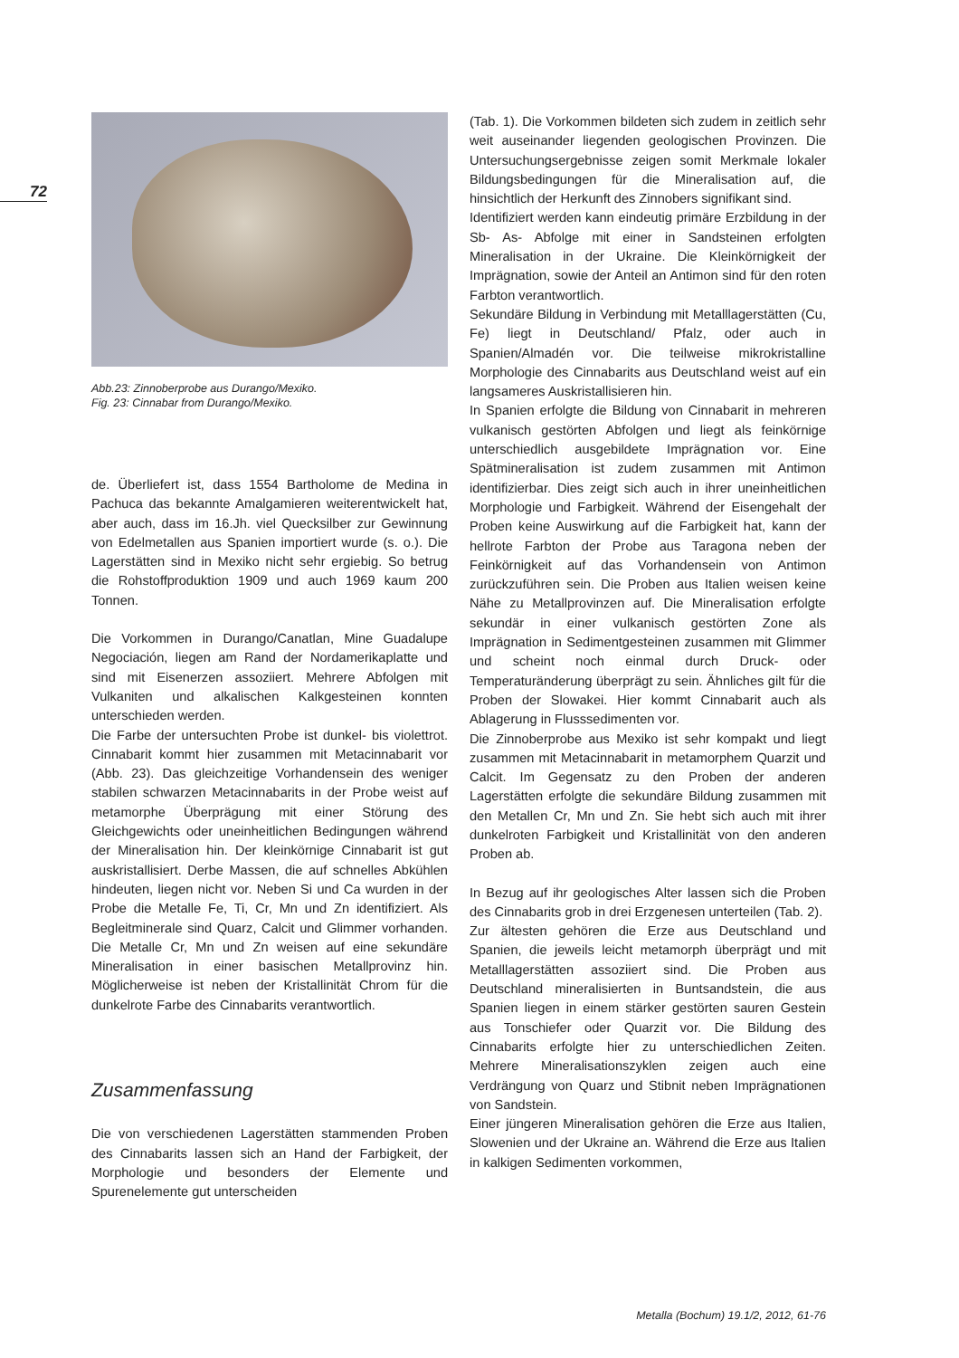72
Abb.23: Zinnoberprobe aus Durango/Mexiko.
Fig. 23: Cinnabar from Durango/Mexiko.
de. Überliefert ist, dass 1554 Bartholome de Medina in Pachuca das bekannte Amalgamieren weiterentwickelt hat, aber auch, dass im 16.Jh. viel Quecksilber zur Gewinnung von Edelmetallen aus Spanien importiert wurde (s. o.). Die Lagerstätten sind in Mexiko nicht sehr ergiebig. So betrug die Rohstoffproduktion 1909 und auch 1969 kaum 200 Tonnen.
Die Vorkommen in Durango/Canatlan, Mine Guadalupe Negociación, liegen am Rand der Nordamerikaplatte und sind mit Eisenerzen assoziiert. Mehrere Abfolgen mit Vulkaniten und alkalischen Kalkgesteinen konnten unterschieden werden.
Die Farbe der untersuchten Probe ist dunkel- bis violettrot. Cinnabarit kommt hier zusammen mit Metacinnabarit vor (Abb. 23). Das gleichzeitige Vorhandensein des weniger stabilen schwarzen Metacinnabarits in der Probe weist auf metamorphe Überprägung mit einer Störung des Gleichgewichts oder uneinheitlichen Bedingungen während der Mineralisation hin. Der kleinkörnige Cinnabarit ist gut auskristallisiert. Derbe Massen, die auf schnelles Abkühlen hindeuten, liegen nicht vor. Neben Si und Ca wurden in der Probe die Metalle Fe, Ti, Cr, Mn und Zn identifiziert. Als Begleitminerale sind Quarz, Calcit und Glimmer vorhanden. Die Metalle Cr, Mn und Zn weisen auf eine sekundäre Mineralisation in einer basischen Metallprovinz hin. Möglicherweise ist neben der Kristallinität Chrom für die dunkelrote Farbe des Cinnabarits verantwortlich.
Zusammenfassung
Die von verschiedenen Lagerstätten stammenden Proben des Cinnabarits lassen sich an Hand der Farbigkeit, der Morphologie und besonders der Elemente und Spurenelemente gut unterscheiden
(Tab. 1). Die Vorkommen bildeten sich zudem in zeitlich sehr weit auseinander liegenden geologischen Provinzen. Die Untersuchungsergebnisse zeigen somit Merkmale lokaler Bildungsbedingungen für die Mineralisation auf, die hinsichtlich der Herkunft des Zinnobers signifikant sind.
Identifiziert werden kann eindeutig primäre Erzbildung in der Sb- As- Abfolge mit einer in Sandsteinen erfolgten Mineralisation in der Ukraine. Die Kleinkörnigkeit der Imprägnation, sowie der Anteil an Antimon sind für den roten Farbton verantwortlich.
Sekundäre Bildung in Verbindung mit Metalllagerstätten (Cu, Fe) liegt in Deutschland/ Pfalz, oder auch in Spanien/Almadén vor. Die teilweise mikrokristalline Morphologie des Cinnabarits aus Deutschland weist auf ein langsameres Auskristallisieren hin.
In Spanien erfolgte die Bildung von Cinnabarit in mehreren vulkanisch gestörten Abfolgen und liegt als feinkörnige unterschiedlich ausgebildete Imprägnation vor. Eine Spätmineralisation ist zudem zusammen mit Antimon identifizierbar. Dies zeigt sich auch in ihrer uneinheitlichen Morphologie und Farbigkeit. Während der Eisengehalt der Proben keine Auswirkung auf die Farbigkeit hat, kann der hellrote Farbton der Probe aus Taragona neben der Feinkörnigkeit auf das Vorhandensein von Antimon zurückzuführen sein. Die Proben aus Italien weisen keine Nähe zu Metallprovinzen auf. Die Mineralisation erfolgte sekundär in einer vulkanisch gestörten Zone als Imprägnation in Sedimentgesteinen zusammen mit Glimmer und scheint noch einmal durch Druck- oder Temperaturänderung überprägt zu sein. Ähnliches gilt für die Proben der Slowakei. Hier kommt Cinnabarit auch als Ablagerung in Flusssedimenten vor.
Die Zinnoberprobe aus Mexiko ist sehr kompakt und liegt zusammen mit Metacinnabarit in metamorphem Quarzit und Calcit. Im Gegensatz zu den Proben der anderen Lagerstätten erfolgte die sekundäre Bildung zusammen mit den Metallen Cr, Mn und Zn. Sie hebt sich auch mit ihrer dunkelroten Farbigkeit und Kristallinität von den anderen Proben ab.
In Bezug auf ihr geologisches Alter lassen sich die Proben des Cinnabarits grob in drei Erzgenesen unterteilen (Tab. 2).
Zur ältesten gehören die Erze aus Deutschland und Spanien, die jeweils leicht metamorph überprägt und mit Metalllagerstätten assoziiert sind. Die Proben aus Deutschland mineralisierten in Buntsandstein, die aus Spanien liegen in einem stärker gestörten sauren Gestein aus Tonschiefer oder Quarzit vor. Die Bildung des Cinnabarits erfolgte hier zu unterschiedlichen Zeiten. Mehrere Mineralisationszyklen zeigen auch eine Verdrängung von Quarz und Stibnit neben Imprägnationen von Sandstein.
Einer jüngeren Mineralisation gehören die Erze aus Italien, Slowenien und der Ukraine an. Während die Erze aus Italien in kalkigen Sedimenten vorkommen,
Metalla (Bochum) 19.1/2, 2012, 61-76